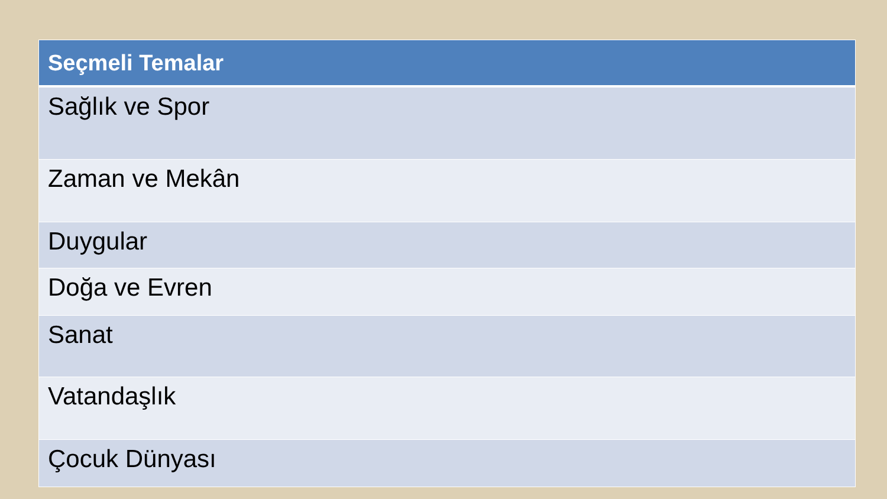| Seçmeli Temalar |
| --- |
| Sağlık ve Spor |
| Zaman ve Mekân |
| Duygular |
| Doğa ve Evren |
| Sanat |
| Vatandaşlık |
| Çocuk Dünyası |